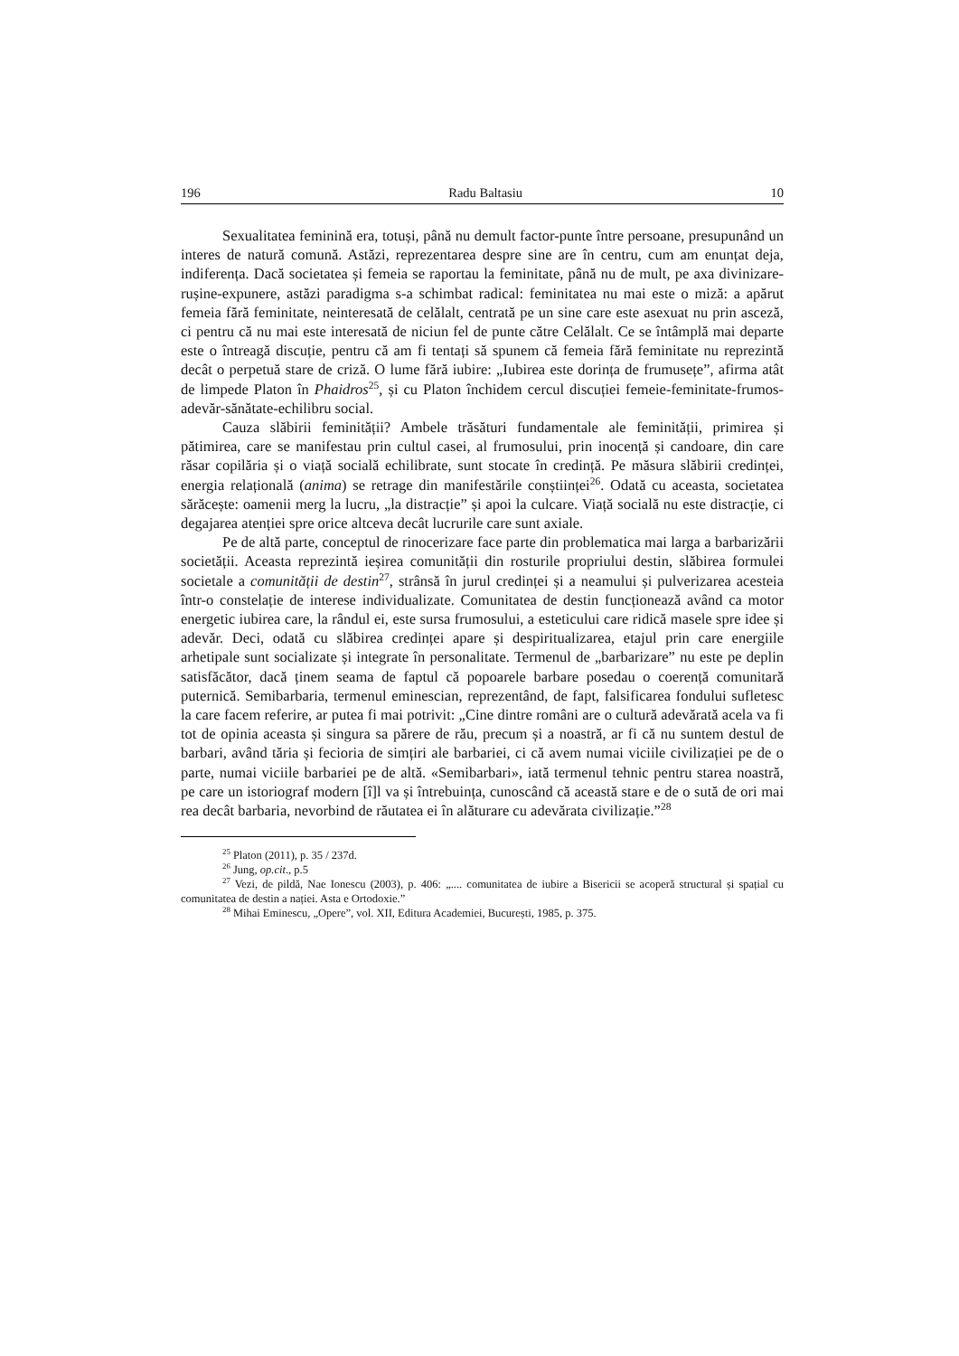196 Radu Baltasiu 10
Sexualitatea feminină era, totuși, până nu demult factor-punte între persoane, presupunând un interes de natură comună. Astăzi, reprezentarea despre sine are în centru, cum am enunțat deja, indiferența. Dacă societatea și femeia se raportau la feminitate, până nu de mult, pe axa divinizare-rușine-expunere, astăzi paradigma s-a schimbat radical: feminitatea nu mai este o miză: a apărut femeia fără feminitate, neinteresată de celălalt, centrată pe un sine care este asexuat nu prin asceză, ci pentru că nu mai este interesată de niciun fel de punte către Celălalt. Ce se întâmplă mai departe este o întreagă discuție, pentru că am fi tentați să spunem că femeia fără feminitate nu reprezintă decât o perpetuă stare de criză. O lume fără iubire: „Iubirea este dorința de frumusețe”, afirma atât de limpede Platon în Phaidros<sup>25</sup>, și cu Platon închidem cercul discuției femeie-feminitate-frumos-adevăr-sănătate-echilibru social.
Cauza slăbirii feminității? Ambele trăsături fundamentale ale feminității, primirea și pătimirea, care se manifestau prin cultul casei, al frumosului, prin inocență și candoare, din care răsar copilăria și o viață socială echilibrate, sunt stocate în credință. Pe măsura slăbirii credinței, energia relațională (anima) se retrage din manifestările conștiinței<sup>26</sup>. Odată cu aceasta, societatea sărăcește: oamenii merg la lucru, „la distracție” și apoi la culcare. Viață socială nu este distracție, ci degajarea atenției spre orice altceva decât lucrurile care sunt axiale.
Pe de altă parte, conceptul de rinocerizare face parte din problematica mai larga a barbarizării societății. Aceasta reprezintă ieșirea comunității din rosturile propriului destin, slăbirea formulei societale a comunității de destin<sup>27</sup>, strânsă în jurul credinței și a neamului și pulverizarea acesteia într-o constelație de interese individualizate. Comunitatea de destin funcționează având ca motor energetic iubirea care, la rândul ei, este sursa frumosului, a esteticului care ridică masele spre idee și adevăr. Deci, odată cu slăbirea credinței apare și despiritualizarea, etajul prin care energiile arhetipale sunt socializate și integrate în personalitate. Termenul de „barbarizare” nu este pe deplin satisfăcător, dacă ținem seama de faptul că popoarele barbare posedau o coerență comunitară puternică. Semibarbaria, termenul eminescian, reprezentând, de fapt, falsificarea fondului sufletesc la care facem referire, ar putea fi mai potrivit: „Cine dintre români are o cultură adevărată acela va fi tot de opinia aceasta și singura sa părere de rău, precum și a noastră, ar fi că nu suntem destul de barbari, având tăria și fecioria de simțiri ale barbariei, ci că avem numai viciile civilizației pe de o parte, numai viciile barbariei pe de altă. «Semibarbari», iată termenul tehnic pentru starea noastră, pe care un istoriograf modern [î]l va și întrebuința, cunoscând că această stare e de o sută de ori mai rea decât barbaria, nevorbind de răutatea ei în alăturare cu adevărata civilizație.”<sup>28</sup>
<sup>25</sup> Platon (2011), p. 35 / 237d.
<sup>26</sup> Jung, op.cit., p.5
<sup>27</sup> Vezi, de pildă, Nae Ionescu (2003), p. 406: „.... comunitatea de iubire a Bisericii se acoperă structural și spațial cu comunitatea de destin a nației. Asta e Ortodoxie.”
<sup>28</sup> Mihai Eminescu, „Opere”, vol. XII, Editura Academiei, București, 1985, p. 375.